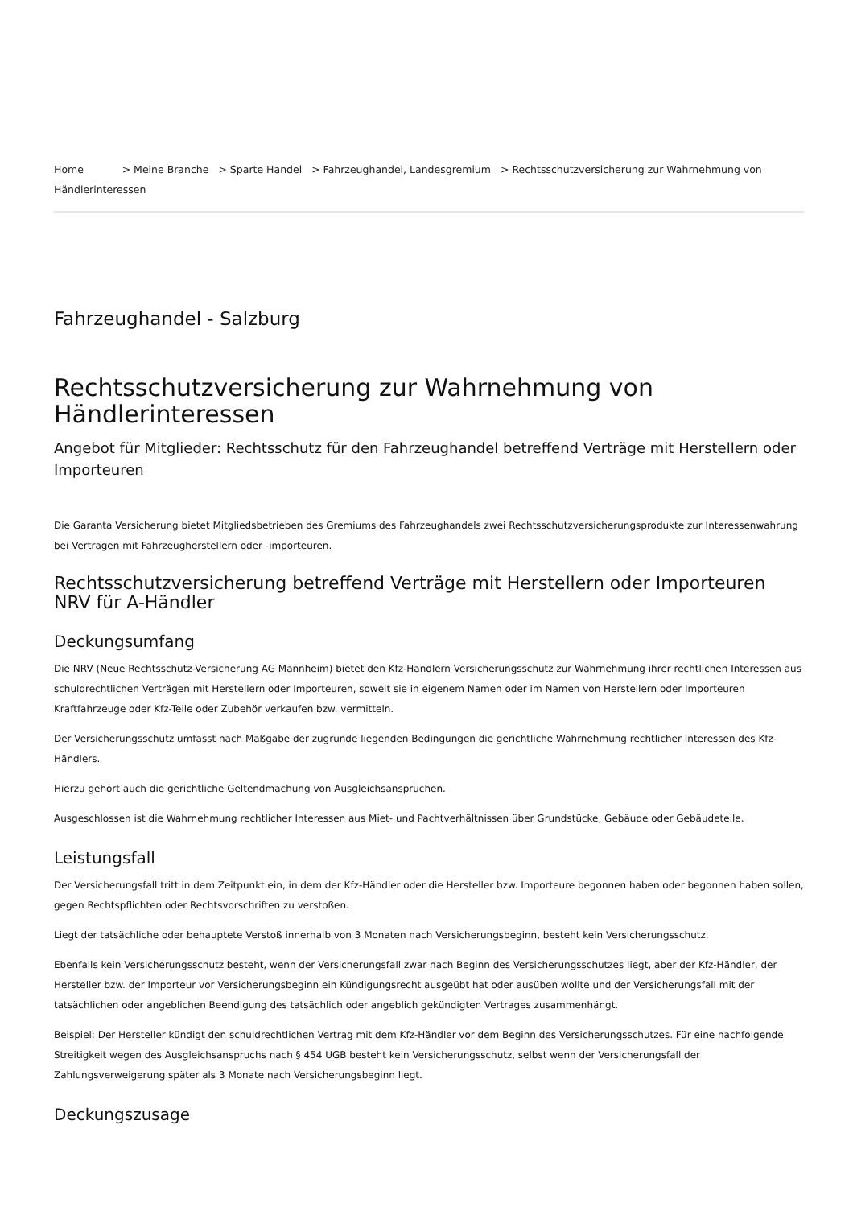Home > Meine Branche > Sparte Handel > Fahrzeughandel, Landesgremium > Rechtsschutzversicherung zur Wahrnehmung von Händlerinteressen
Fahrzeughandel - Salzburg
Rechtsschutzversicherung zur Wahrnehmung von Händlerinteressen
Angebot für Mitglieder: Rechtsschutz für den Fahrzeughandel betreffend Verträge mit Herstellern oder Importeuren
Die Garanta Versicherung bietet Mitgliedsbetrieben des Gremiums des Fahrzeughandels zwei Rechtsschutzversicherungsprodukte zur Interessenwahrung bei Verträgen mit Fahrzeugherstellern oder -importeuren.
Rechtsschutzversicherung betreffend Verträge mit Herstellern oder Importeuren NRV für A-Händler
Deckungsumfang
Die NRV (Neue Rechtsschutz-Versicherung AG Mannheim) bietet den Kfz-Händlern Versicherungsschutz zur Wahrnehmung ihrer rechtlichen Interessen aus schuldrechtlichen Verträgen mit Herstellern oder Importeuren, soweit sie in eigenem Namen oder im Namen von Herstellern oder Importeuren Kraftfahrzeuge oder Kfz-Teile oder Zubehör verkaufen bzw. vermitteln.
Der Versicherungsschutz umfasst nach Maßgabe der zugrunde liegenden Bedingungen die gerichtliche Wahrnehmung rechtlicher Interessen des Kfz-Händlers.
Hierzu gehört auch die gerichtliche Geltendmachung von Ausgleichsansprüchen.
Ausgeschlossen ist die Wahrnehmung rechtlicher Interessen aus Miet- und Pachtverhältnissen über Grundstücke, Gebäude oder Gebäudeteile.
Leistungsfall
Der Versicherungsfall tritt in dem Zeitpunkt ein, in dem der Kfz-Händler oder die Hersteller bzw. Importeure begonnen haben oder begonnen haben sollen, gegen Rechtspflichten oder Rechtsvorschriften zu verstoßen.
Liegt der tatsächliche oder behauptete Verstoß innerhalb von 3 Monaten nach Versicherungsbeginn, besteht kein Versicherungsschutz.
Ebenfalls kein Versicherungsschutz besteht, wenn der Versicherungsfall zwar nach Beginn des Versicherungsschutzes liegt, aber der Kfz-Händler, der Hersteller bzw. der Importeur vor Versicherungsbeginn ein Kündigungsrecht ausgeübt hat oder ausüben wollte und der Versicherungsfall mit der tatsächlichen oder angeblichen Beendigung des tatsächlich oder angeblich gekündigten Vertrages zusammenhängt.
Beispiel: Der Hersteller kündigt den schuldrechtlichen Vertrag mit dem Kfz-Händler vor dem Beginn des Versicherungsschutzes. Für eine nachfolgende Streitigkeit wegen des Ausgleichsanspruchs nach § 454 UGB besteht kein Versicherungsschutz, selbst wenn der Versicherungsfall der Zahlungsverweigerung später als 3 Monate nach Versicherungsbeginn liegt.
Deckungszusage